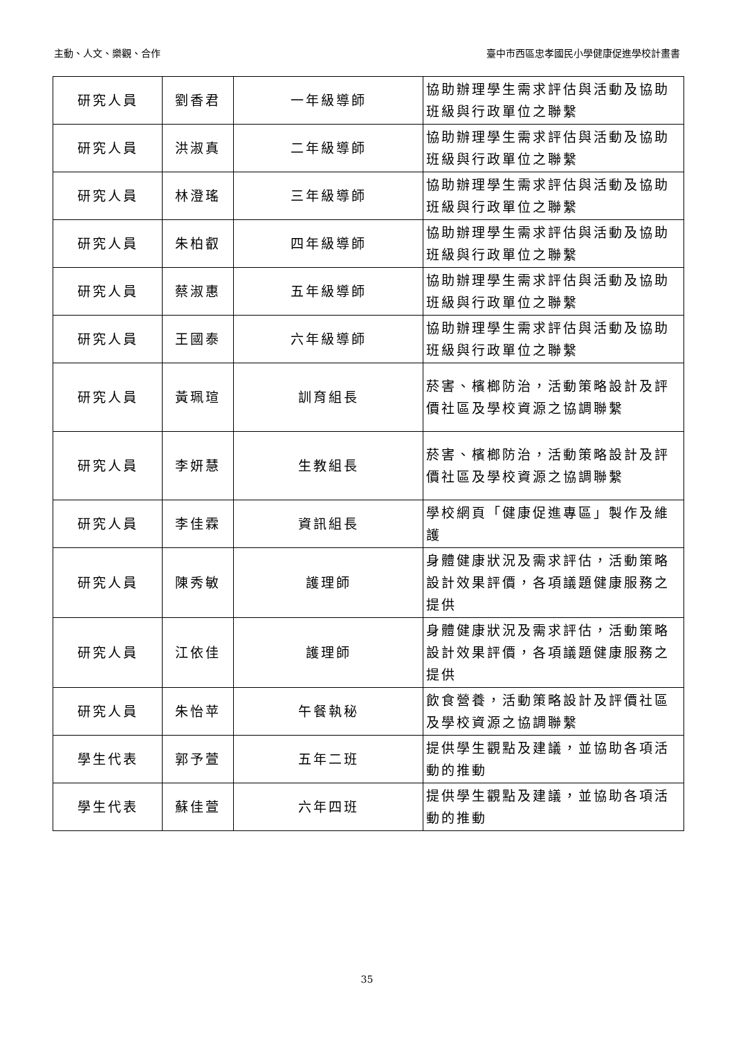主動、人文、樂觀、合作 臺中市西區忠孝國民小學健康促進學校計畫書
| 研究人員 | 劉香君 | 一年級導師 | 協助辦理學生需求評估與活動及協助班級與行政單位之聯繫 |
| 研究人員 | 洪淑真 | 二年級導師 | 協助辦理學生需求評估與活動及協助班級與行政單位之聯繫 |
| 研究人員 | 林澄瑤 | 三年級導師 | 協助辦理學生需求評估與活動及協助班級與行政單位之聯繫 |
| 研究人員 | 朱柏叡 | 四年級導師 | 協助辦理學生需求評估與活動及協助班級與行政單位之聯繫 |
| 研究人員 | 蔡淑惠 | 五年級導師 | 協助辦理學生需求評估與活動及協助班級與行政單位之聯繫 |
| 研究人員 | 王國泰 | 六年級導師 | 協助辦理學生需求評估與活動及協助班級與行政單位之聯繫 |
| 研究人員 | 黃珮瑄 | 訓育組長 | 菸害、檳榔防治，活動策略設計及評價社區及學校資源之協調聯繫 |
| 研究人員 | 李妍慧 | 生教組長 | 菸害、檳榔防治，活動策略設計及評價社區及學校資源之協調聯繫 |
| 研究人員 | 李佳霖 | 資訊組長 | 學校網頁「健康促進專區」製作及維護 |
| 研究人員 | 陳秀敏 | 護理師 | 身體健康狀況及需求評估，活動策略設計效果評價，各項議題健康服務之提供 |
| 研究人員 | 江依佳 | 護理師 | 身體健康狀況及需求評估，活動策略設計效果評價，各項議題健康服務之提供 |
| 研究人員 | 朱怡苹 | 午餐執秘 | 飲食營養，活動策略設計及評價社區及學校資源之協調聯繫 |
| 學生代表 | 郭予萱 | 五年二班 | 提供學生觀點及建議，並協助各項活動的推動 |
| 學生代表 | 蘇佳萱 | 六年四班 | 提供學生觀點及建議，並協助各項活動的推動 |
35